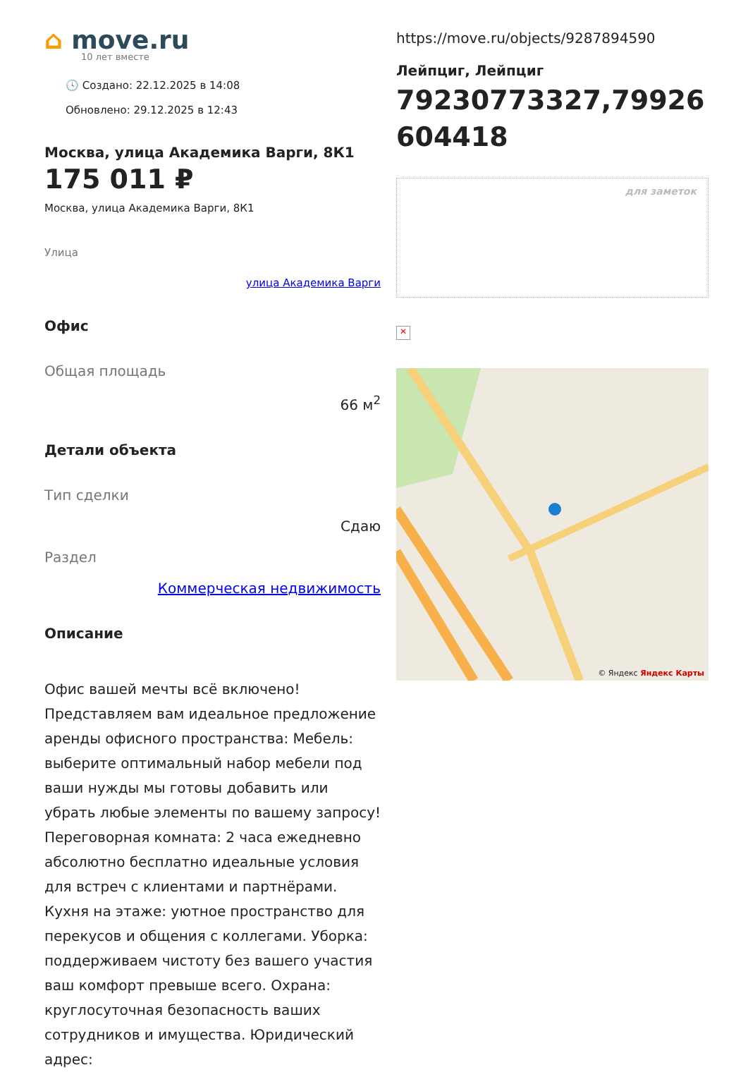⌂ move.ru
10 лет вместе
🕓 Создано: 22.12.2025 в 14:08
Обновлено: 29.12.2025 в 12:43
Москва, улица Академика Варги, 8К1
175 011 ₽
Москва, улица Академика Варги, 8К1
Улица
улица Академика Варги
Офис
Общая площадь
66 м<sup>2</sup>
Детали объекта
Тип сделки
Сдаю
Раздел
Коммерческая недвижимость
Описание
Офис вашей мечты всё включено! Представляем вам идеальное предложение аренды офисного пространства: Мебель: выберите оптимальный набор мебели под ваши нужды мы готовы добавить или убрать любые элементы по вашему запросу! Переговорная комната: 2 часа ежедневно абсолютно бесплатно идеальные условия для встреч с клиентами и партнёрами. Кухня на этаже: уютное пространство для перекусов и общения с коллегами. Уборка: поддерживаем чистоту без вашего участия ваш комфорт превыше всего. Охрана: круглосуточная безопасность ваших сотрудников и имущества. Юридический адрес:
https://move.ru/objects/9287894590
Лейпциг, Лейпциг
79230773327,79926604418
для заметок
✕
© Яндекс Яндекс Карты